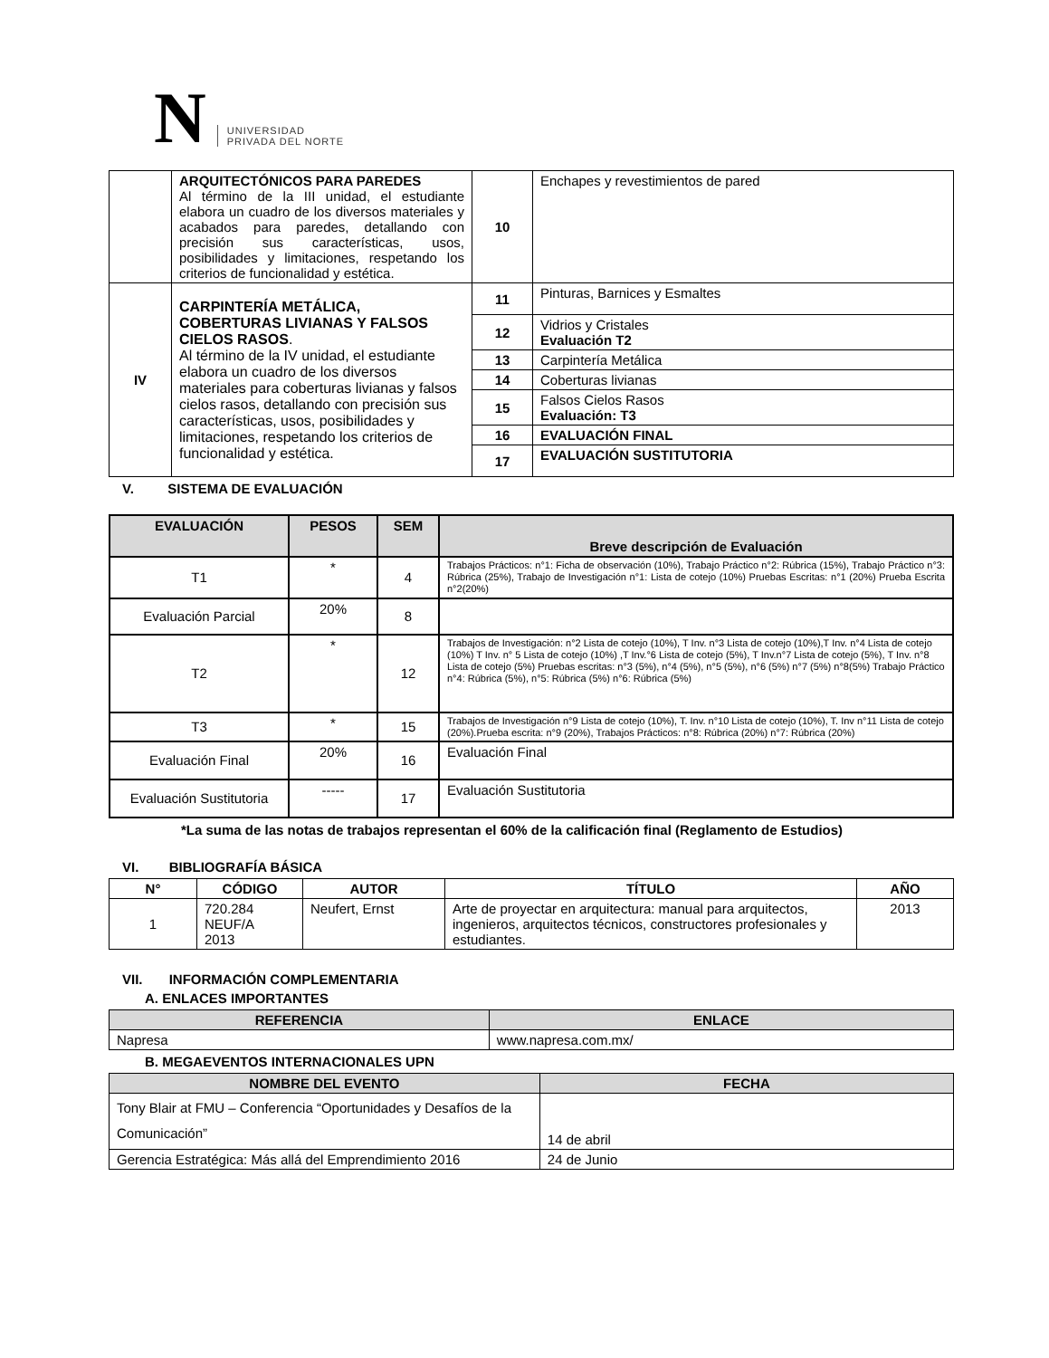N
UNIVERSIDAD
PRIVADA DEL NORTE
| | ARQUITECTÓNICOS PARA PAREDES Al término de la III unidad, el estudiante elabora un cuadro de los diversos materiales y acabados para paredes, detallando con precisión sus características, usos, posibilidades y limitaciones, respetando los criterios de funcionalidad y estética. | 10 | Enchapes y revestimientos de pared |
| IV | CARPINTERÍA METÁLICA, COBERTURAS LIVIANAS Y FALSOS CIELOS RASOS . Al término de la IV unidad, el estudiante elabora un cuadro de los diversos materiales para coberturas livianas y falsos cielos rasos, detallando con precisión sus características, usos, posibilidades y limitaciones, respetando los criterios de funcionalidad y estética. | 11 | Pinturas, Barnices y Esmaltes |
| | | 12 | Vidrios y Cristales Evaluación T2 |
| | | 13 | Carpintería Metálica |
| | | 14 | Coberturas livianas |
| | | 15 | Falsos Cielos Rasos Evaluación: T3 |
| | | 16 | EVALUACIÓN FINAL |
| | | 17 | EVALUACIÓN SUSTITUTORIA |
V. SISTEMA DE EVALUACIÓN
| EVALUACIÓN | PESOS | SEM | Breve descripción de Evaluación |
| --- | --- | --- | --- |
| T1 | * | 4 | Trabajos Prácticos: n°1: Ficha de observación (10%), Trabajo Práctico n°2: Rúbrica (15%), Trabajo Práctico n°3: Rúbrica (25%), Trabajo de Investigación n°1: Lista de cotejo (10%) Pruebas Escritas: n°1 (20%) Prueba Escrita n°2(20%) |
| Evaluación Parcial | 20% | 8 | |
| T2 | * | 12 | Trabajos de Investigación: n°2 Lista de cotejo (10%), T Inv. n°3 Lista de cotejo (10%),T Inv. n°4 Lista de cotejo (10%) T Inv. n° 5 Lista de cotejo (10%) ,T Inv.°6 Lista de cotejo (5%), T Inv.n°7 Lista de cotejo (5%), T Inv. n°8 Lista de cotejo (5%) Pruebas escritas: n°3 (5%), n°4 (5%), n°5 (5%), n°6 (5%) n°7 (5%) n°8(5%) Trabajo Práctico n°4: Rúbrica (5%), n°5: Rúbrica (5%) n°6: Rúbrica (5%) |
| T3 | * | 15 | Trabajos de Investigación n°9 Lista de cotejo (10%), T. Inv. n°10 Lista de cotejo (10%), T. Inv n°11 Lista de cotejo (20%).Prueba escrita: n°9 (20%), Trabajos Prácticos: n°8: Rúbrica (20%) n°7: Rúbrica (20%) |
| Evaluación Final | 20% | 16 | Evaluación Final |
| Evaluación Sustitutoria | ----- | 17 | Evaluación Sustitutoria |
*La suma de las notas de trabajos representan el 60% de la calificación final (Reglamento de Estudios)
VI. BIBLIOGRAFÍA BÁSICA
| N° | CÓDIGO | AUTOR | TÍTULO | AÑO |
| --- | --- | --- | --- | --- |
| 1 | 720.284 NEUF/A 2013 | Neufert, Ernst | Arte de proyectar en arquitectura: manual para arquitectos, ingenieros, arquitectos técnicos, constructores profesionales y estudiantes. | 2013 |
VII. INFORMACIÓN COMPLEMENTARIA
A. ENLACES IMPORTANTES
| REFERENCIA | ENLACE |
| --- | --- |
| Napresa | www.napresa.com.mx/ |
B. MEGAEVENTOS INTERNACIONALES UPN
| NOMBRE DEL EVENTO | FECHA |
| --- | --- |
| Tony Blair at FMU – Conferencia “Oportunidades y Desafíos de la Comunicación” | 14 de abril |
| Gerencia Estratégica: Más allá del Emprendimiento 2016 | 24 de Junio |